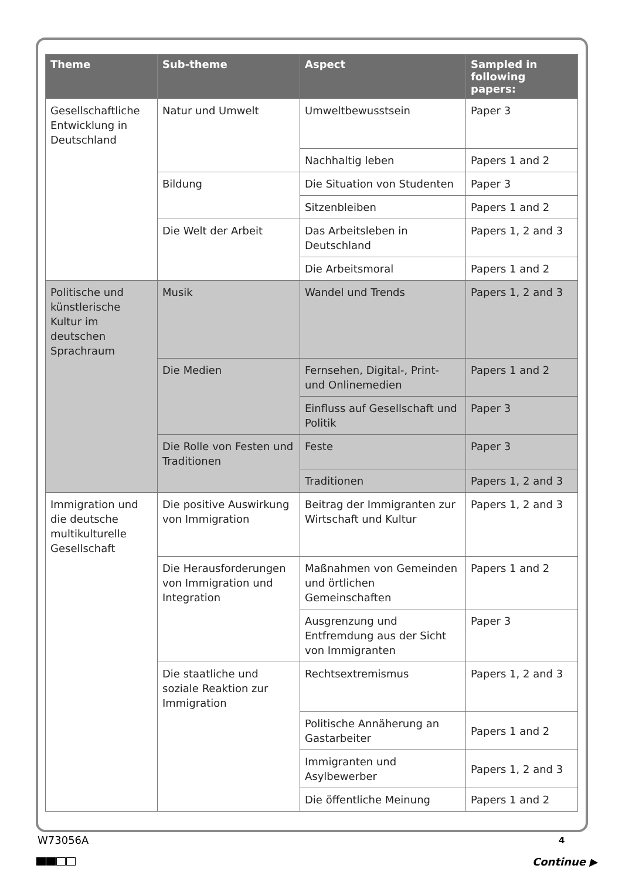| Theme | Sub-theme | Aspect | Sampled in following papers: |
| --- | --- | --- | --- |
| Gesellschaftliche Entwicklung in Deutschland | Natur und Umwelt | Umweltbewusstsein | Paper 3 |
| | | Nachhaltig leben | Papers 1 and 2 |
| | Bildung | Die Situation von Studenten | Paper 3 |
| | | Sitzenbleiben | Papers 1 and 2 |
| | Die Welt der Arbeit | Das Arbeitsleben in Deutschland | Papers 1, 2 and 3 |
| | | Die Arbeitsmoral | Papers 1 and 2 |
| Politische und künstlerische Kultur im deutschen Sprachraum | Musik | Wandel und Trends | Papers 1, 2 and 3 |
| | Die Medien | Fernsehen, Digital-, Print- und Onlinemedien | Papers 1 and 2 |
| | | Einfluss auf Gesellschaft und Politik | Paper 3 |
| | Die Rolle von Festen und Traditionen | Feste | Paper 3 |
| | | Traditionen | Papers 1, 2 and 3 |
| Immigration und die deutsche multikulturelle Gesellschaft | Die positive Auswirkung von Immigration | Beitrag der Immigranten zur Wirtschaft und Kultur | Papers 1, 2 and 3 |
| | Die Herausforderungen von Immigration und Integration | Maßnahmen von Gemeinden und örtlichen Gemeinschaften | Papers 1 and 2 |
| | | Ausgrenzung und Entfremdung aus der Sicht von Immigranten | Paper 3 |
| | Die staatliche und soziale Reaktion zur Immigration | Rechtsextremismus | Papers 1, 2 and 3 |
| | | Politische Annäherung an Gastarbeiter | Papers 1 and 2 |
| | | Immigranten und Asylbewerber | Papers 1, 2 and 3 |
| | | Die öffentliche Meinung | Papers 1 and 2 |
W73056A 4
Continue ▶